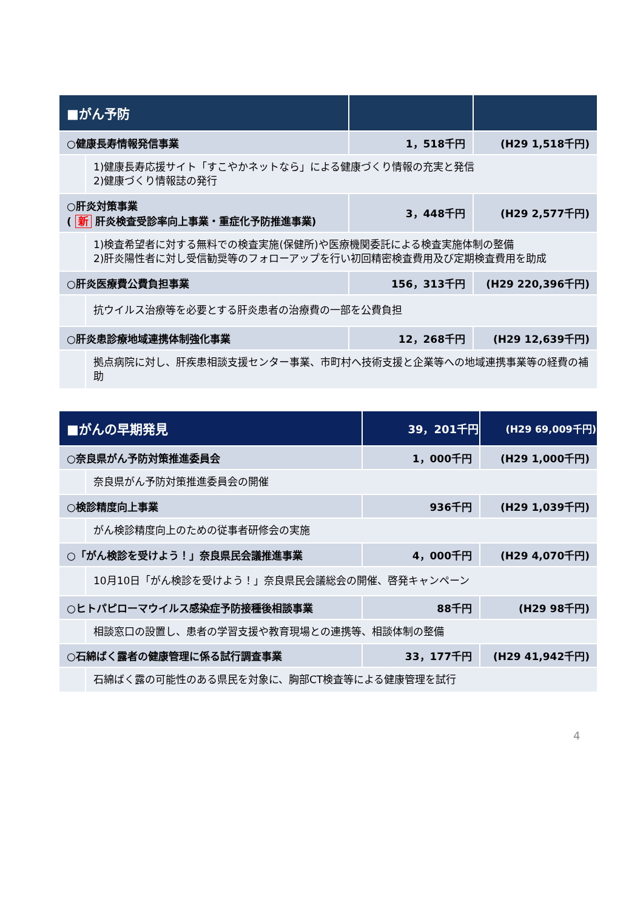| ■がん予防 | | | |
| --- | --- | --- | --- |
| ○健康長寿情報発信事業 | | 1，518千円 | (H29 1,518千円) |
| | 1)健康長寿応援サイト「すこやかネットなら」による健康づくり情報の充実と発信 2)健康づくり情報誌の発行 | | |
| ○肝炎対策事業 ( 新 肝炎検査受診率向上事業・重症化予防推進事業) | | 3，448千円 | (H29 2,577千円) |
| | 1)検査希望者に対する無料での検査実施(保健所)や医療機関委託による検査実施体制の整備 2)肝炎陽性者に対し受信勧奨等のフォローアップを行い初回精密検査費用及び定期検査費用を助成 | | |
| ○肝炎医療費公費負担事業 | | 156，313千円 | (H29 220,396千円) |
| | 抗ウイルス治療等を必要とする肝炎患者の治療費の一部を公費負担 | | |
| ○肝炎患診療地域連携体制強化事業 | | 12，268千円 | (H29 12,639千円) |
| | 拠点病院に対し、肝疾患相談支援センター事業、市町村へ技術支援と企業等への地域連携事業等の経費の補助 | | |
| ■がんの早期発見 | | 39，201千円 | (H29 69,009千円) |
| --- | --- | --- | --- |
| ○奈良県がん予防対策推進委員会 | | 1，000千円 | (H29 1,000千円) |
| | 奈良県がん予防対策推進委員会の開催 | | |
| ○検診精度向上事業 | | 936千円 | (H29 1,039千円) |
| | がん検診精度向上のための従事者研修会の実施 | | |
| ○「がん検診を受けよう！」奈良県民会議推進事業 | | 4，000千円 | (H29 4,070千円) |
| | 10月10日「がん検診を受けよう！」奈良県民会議総会の開催、啓発キャンペーン | | |
| ○ヒトパピローマウイルス感染症予防接種後相談事業 | | 88千円 | (H29 98千円) |
| | 相談窓口の設置し、患者の学習支援や教育現場との連携等、相談体制の整備 | | |
| ○石綿ばく露者の健康管理に係る試行調査事業 | | 33，177千円 | (H29 41,942千円) |
| | 石綿ばく露の可能性のある県民を対象に、胸部CT検査等による健康管理を試行 | | |
4